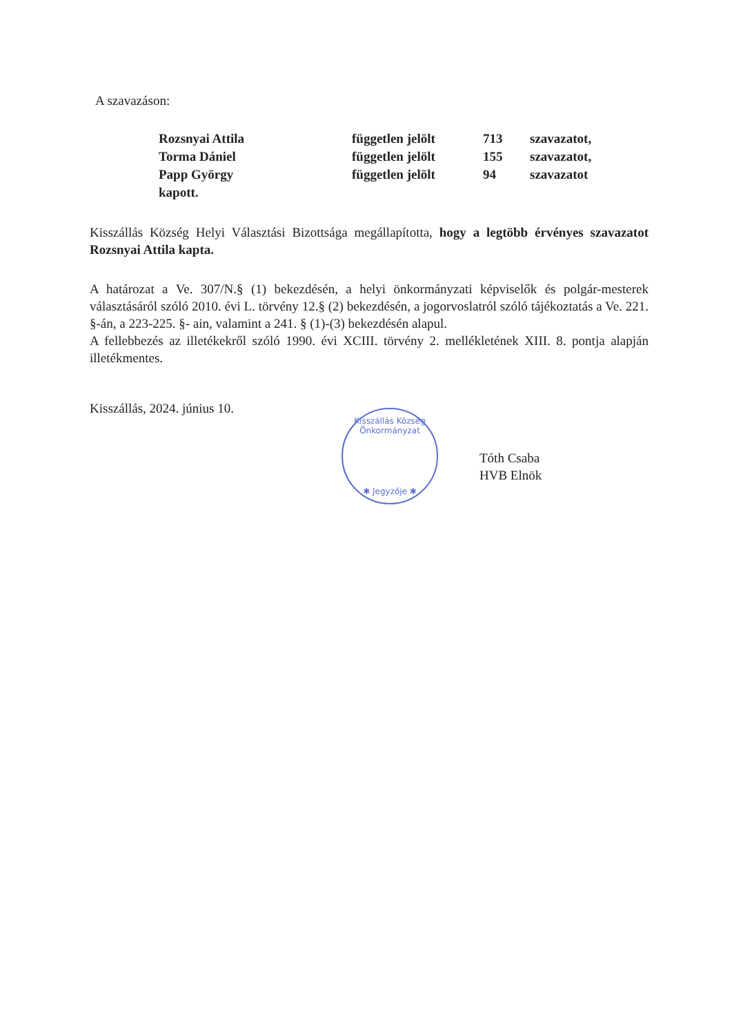A szavazáson:
| Rozsnyai Attila | független jelölt | 713 | szavazatot, |
| Torma Dániel | független jelölt | 155 | szavazatot, |
| Papp György | független jelölt | 94 | szavazatot |
| kapott. | | | |
Kisszállás Község Helyi Választási Bizottsága megállapította, hogy a legtöbb érvényes szavazatot Rozsnyai Attila kapta.
A határozat a Ve. 307/N.§ (1) bekezdésén, a helyi önkormányzati képviselők és polgár-mesterek választásáról szóló 2010. évi L. törvény 12.§ (2) bekezdésén, a jogorvoslatról szóló tájékoztatás a Ve. 221. §-án, a 223-225. §- ain, valamint a 241. § (1)-(3) bekezdésén alapul.
A fellebbezés az illetékekről szóló 1990. évi XCIII. törvény 2. mellékletének XIII. 8. pontja alapján illetékmentes.
Kisszállás, 2024. június 10.
Kisszállás Község Önkormányzat
✱ Jegyzője ✱
Tóth Csaba
HVB Elnök